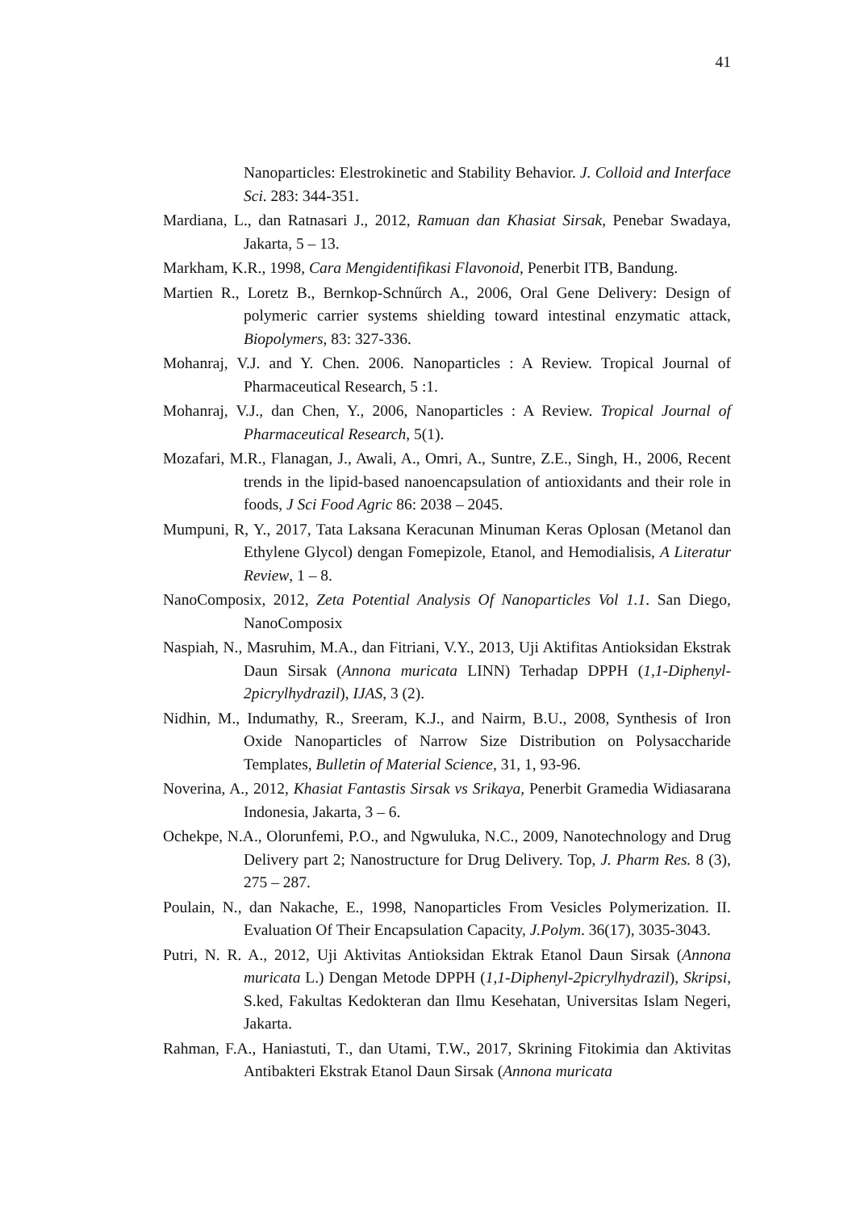41
Nanoparticles: Elestrokinetic and Stability Behavior. J. Colloid and Interface Sci. 283: 344-351.
Mardiana, L., dan Ratnasari J., 2012, Ramuan dan Khasiat Sirsak, Penebar Swadaya, Jakarta, 5 – 13.
Markham, K.R., 1998, Cara Mengidentifikasi Flavonoid, Penerbit ITB, Bandung.
Martien R., Loretz B., Bernkop-Schnűrch A., 2006, Oral Gene Delivery: Design of polymeric carrier systems shielding toward intestinal enzymatic attack, Biopolymers, 83: 327-336.
Mohanraj, V.J. and Y. Chen. 2006. Nanoparticles : A Review. Tropical Journal of Pharmaceutical Research, 5 :1.
Mohanraj, V.J., dan Chen, Y., 2006, Nanoparticles : A Review. Tropical Journal of Pharmaceutical Research, 5(1).
Mozafari, M.R., Flanagan, J., Awali, A., Omri, A., Suntre, Z.E., Singh, H., 2006, Recent trends in the lipid-based nanoencapsulation of antioxidants and their role in foods, J Sci Food Agric 86: 2038 – 2045.
Mumpuni, R, Y., 2017, Tata Laksana Keracunan Minuman Keras Oplosan (Metanol dan Ethylene Glycol) dengan Fomepizole, Etanol, and Hemodialisis, A Literatur Review, 1 – 8.
NanoComposix, 2012, Zeta Potential Analysis Of Nanoparticles Vol 1.1. San Diego, NanoComposix
Naspiah, N., Masruhim, M.A., dan Fitriani, V.Y., 2013, Uji Aktifitas Antioksidan Ekstrak Daun Sirsak (Annona muricata LINN) Terhadap DPPH (1,1-Diphenyl-2picrylhydrazil), IJAS, 3 (2).
Nidhin, M., Indumathy, R., Sreeram, K.J., and Nairm, B.U., 2008, Synthesis of Iron Oxide Nanoparticles of Narrow Size Distribution on Polysaccharide Templates, Bulletin of Material Science, 31, 1, 93-96.
Noverina, A., 2012, Khasiat Fantastis Sirsak vs Srikaya, Penerbit Gramedia Widiasarana Indonesia, Jakarta, 3 – 6.
Ochekpe, N.A., Olorunfemi, P.O., and Ngwuluka, N.C., 2009, Nanotechnology and Drug Delivery part 2; Nanostructure for Drug Delivery. Top, J. Pharm Res. 8 (3), 275 – 287.
Poulain, N., dan Nakache, E., 1998, Nanoparticles From Vesicles Polymerization. II. Evaluation Of Their Encapsulation Capacity, J.Polym. 36(17), 3035-3043.
Putri, N. R. A., 2012, Uji Aktivitas Antioksidan Ektrak Etanol Daun Sirsak (Annona muricata L.) Dengan Metode DPPH (1,1-Diphenyl-2picrylhydrazil), Skripsi, S.ked, Fakultas Kedokteran dan Ilmu Kesehatan, Universitas Islam Negeri, Jakarta.
Rahman, F.A., Haniastuti, T., dan Utami, T.W., 2017, Skrining Fitokimia dan Aktivitas Antibakteri Ekstrak Etanol Daun Sirsak (Annona muricata